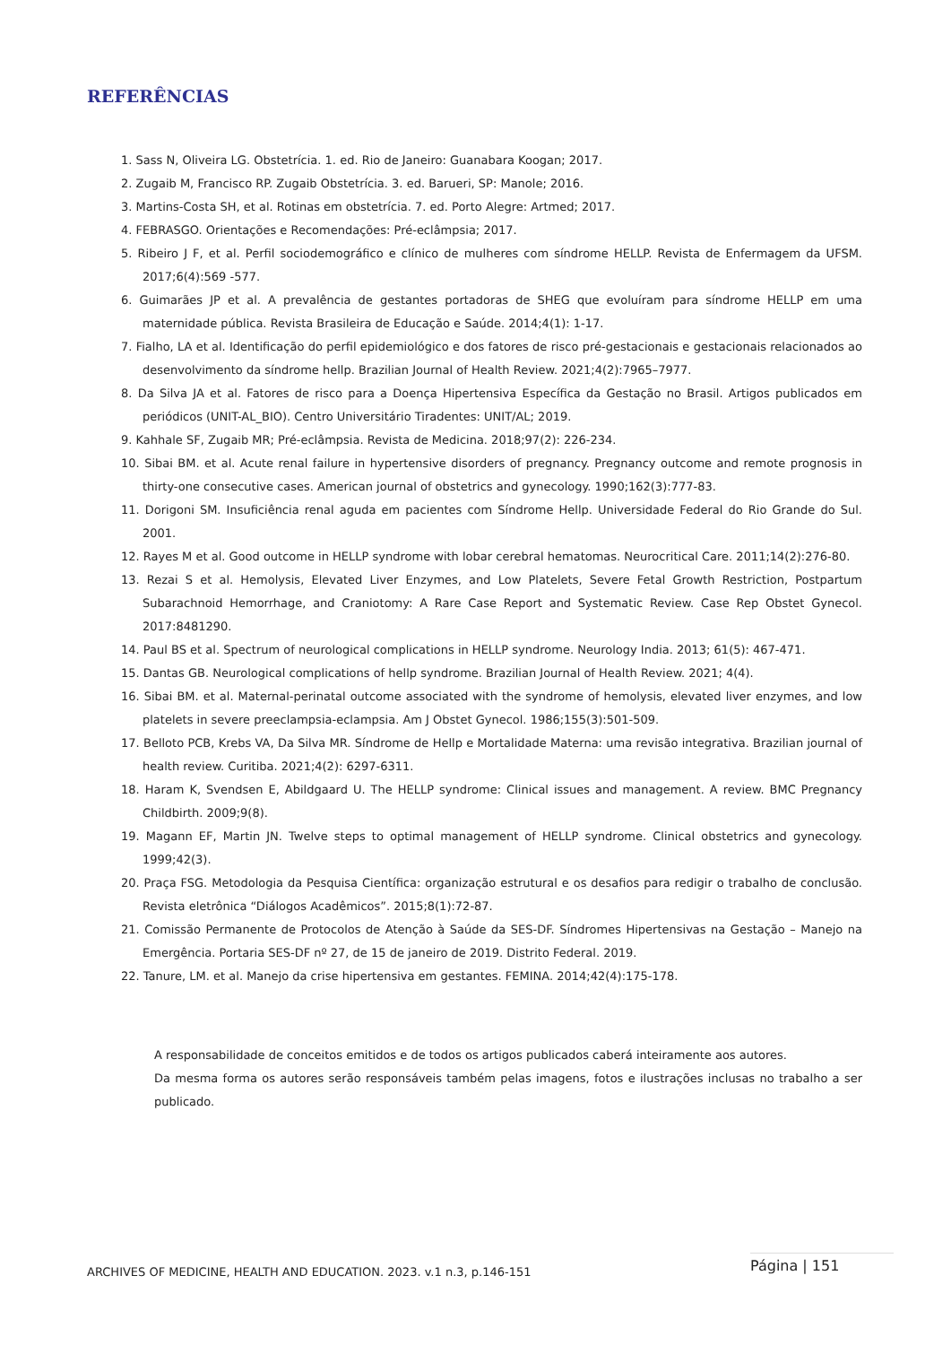REFERÊNCIAS
1. Sass N, Oliveira LG. Obstetrícia. 1. ed. Rio de Janeiro: Guanabara Koogan; 2017.
2. Zugaib M, Francisco RP. Zugaib Obstetrícia. 3. ed. Barueri, SP: Manole; 2016.
3. Martins-Costa SH, et al. Rotinas em obstetrícia. 7. ed. Porto Alegre: Artmed; 2017.
4. FEBRASGO. Orientações e Recomendações: Pré-eclâmpsia; 2017.
5. Ribeiro J F, et al. Perfil sociodemográfico e clínico de mulheres com síndrome HELLP. Revista de Enfermagem da UFSM. 2017;6(4):569 -577.
6. Guimarães JP et al. A prevalência de gestantes portadoras de SHEG que evoluíram para síndrome HELLP em uma maternidade pública. Revista Brasileira de Educação e Saúde. 2014;4(1): 1-17.
7. Fialho, LA et al. Identificação do perfil epidemiológico e dos fatores de risco pré-gestacionais e gestacionais relacionados ao desenvolvimento da síndrome hellp. Brazilian Journal of Health Review. 2021;4(2):7965–7977.
8. Da Silva JA et al. Fatores de risco para a Doença Hipertensiva Específica da Gestação no Brasil. Artigos publicados em periódicos (UNIT-AL_BIO). Centro Universitário Tiradentes: UNIT/AL; 2019.
9. Kahhale SF, Zugaib MR; Pré-eclâmpsia. Revista de Medicina. 2018;97(2): 226-234.
10. Sibai BM. et al. Acute renal failure in hypertensive disorders of pregnancy. Pregnancy outcome and remote prognosis in thirty-one consecutive cases. American journal of obstetrics and gynecology. 1990;162(3):777-83.
11. Dorigoni SM. Insuficiência renal aguda em pacientes com Síndrome Hellp. Universidade Federal do Rio Grande do Sul. 2001.
12. Rayes M et al. Good outcome in HELLP syndrome with lobar cerebral hematomas. Neurocritical Care. 2011;14(2):276-80.
13. Rezai S et al. Hemolysis, Elevated Liver Enzymes, and Low Platelets, Severe Fetal Growth Restriction, Postpartum Subarachnoid Hemorrhage, and Craniotomy: A Rare Case Report and Systematic Review. Case Rep Obstet Gynecol. 2017:8481290.
14. Paul BS et al. Spectrum of neurological complications in HELLP syndrome. Neurology India. 2013; 61(5): 467-471.
15. Dantas GB. Neurological complications of hellp syndrome. Brazilian Journal of Health Review. 2021; 4(4).
16. Sibai BM. et al. Maternal-perinatal outcome associated with the syndrome of hemolysis, elevated liver enzymes, and low platelets in severe preeclampsia-eclampsia. Am J Obstet Gynecol. 1986;155(3):501-509.
17. Belloto PCB, Krebs VA, Da Silva MR. Síndrome de Hellp e Mortalidade Materna: uma revisão integrativa. Brazilian journal of health review. Curitiba. 2021;4(2): 6297-6311.
18. Haram K, Svendsen E, Abildgaard U. The HELLP syndrome: Clinical issues and management. A review. BMC Pregnancy Childbirth. 2009;9(8).
19. Magann EF, Martin JN. Twelve steps to optimal management of HELLP syndrome. Clinical obstetrics and gynecology. 1999;42(3).
20. Praça FSG. Metodologia da Pesquisa Científica: organização estrutural e os desafios para redigir o trabalho de conclusão. Revista eletrônica “Diálogos Acadêmicos”. 2015;8(1):72-87.
21. Comissão Permanente de Protocolos de Atenção à Saúde da SES-DF. Síndromes Hipertensivas na Gestação – Manejo na Emergência. Portaria SES-DF nº 27, de 15 de janeiro de 2019. Distrito Federal. 2019.
22. Tanure, LM. et al. Manejo da crise hipertensiva em gestantes. FEMINA. 2014;42(4):175-178.
A responsabilidade de conceitos emitidos e de todos os artigos publicados caberá inteiramente aos autores.
Da mesma forma os autores serão responsáveis também pelas imagens, fotos e ilustrações inclusas no trabalho a ser publicado.
ARCHIVES OF MEDICINE, HEALTH AND EDUCATION. 2023. v.1 n.3, p.146-151 Página | 151